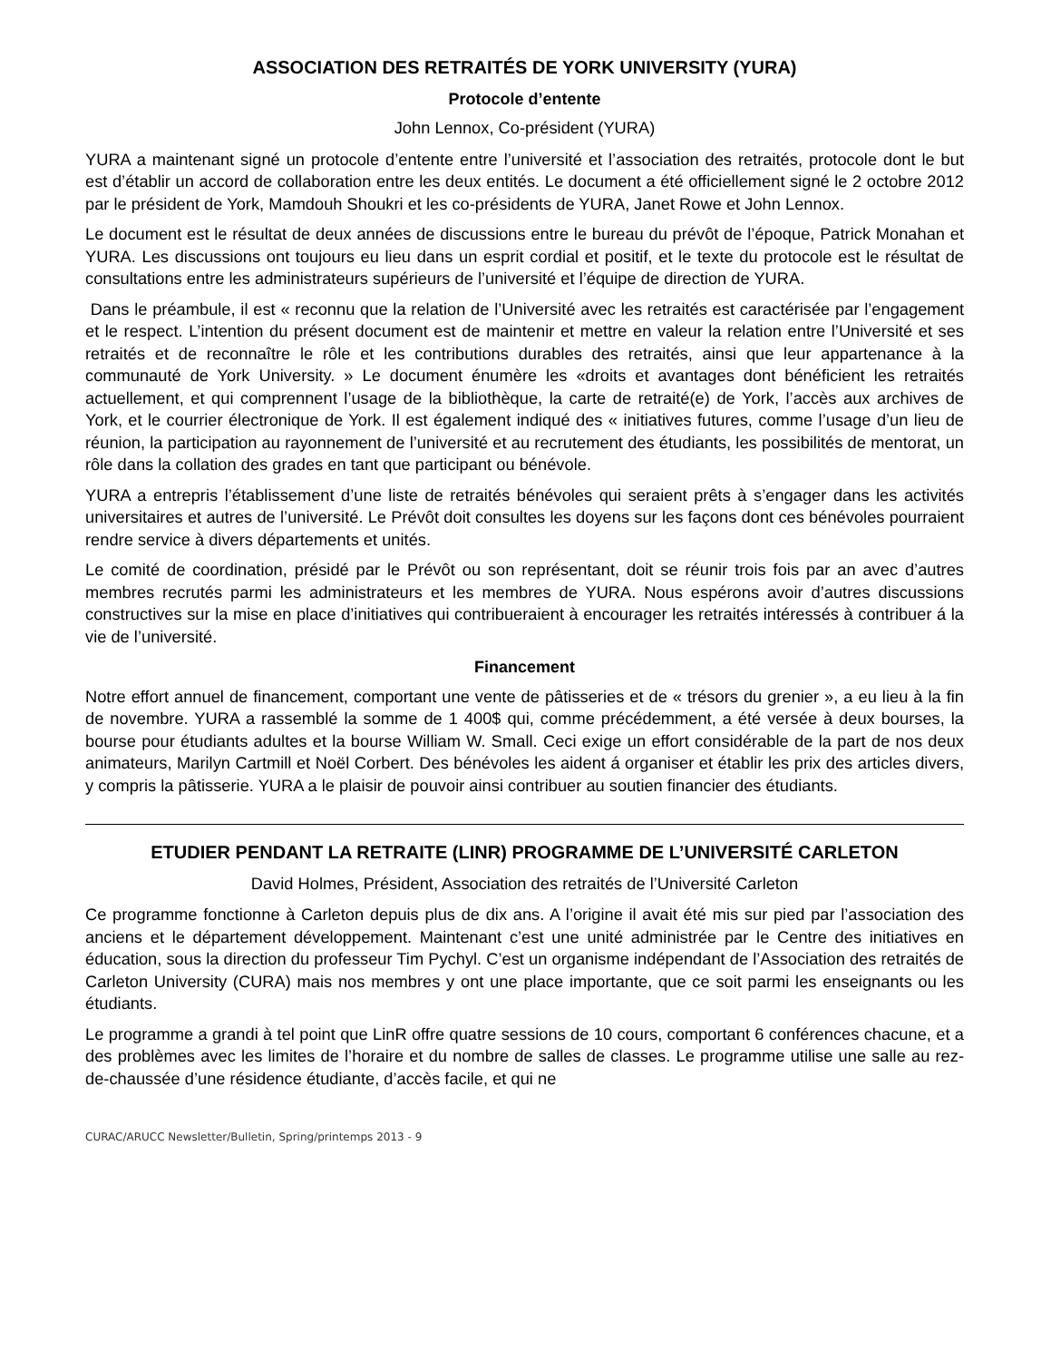ASSOCIATION DES RETRAITÉS DE YORK UNIVERSITY (YURA)
Protocole d’entente
John Lennox, Co-président (YURA)
YURA a maintenant signé un protocole d’entente entre l’université et l’association des retraités, protocole dont le but est d’établir un accord de collaboration entre les deux entités. Le document a été officiellement signé le 2 octobre 2012 par le président de York, Mamdouh Shoukri et les co-présidents de YURA, Janet Rowe et John Lennox.
Le document est le résultat de deux années de discussions entre le bureau du prévôt de l’époque, Patrick Monahan et YURA. Les discussions ont toujours eu lieu dans un esprit cordial et positif, et le texte du protocole est le résultat de consultations entre les administrateurs supérieurs de l’université et l’équipe de direction de YURA.
Dans le préambule, il est « reconnu que la relation de l’Université avec les retraités est caractérisée par l’engagement et le respect. L’intention du présent document est de maintenir et mettre en valeur la relation entre l’Université et ses retraités et de reconnaître le rôle et les contributions durables des retraités, ainsi que leur appartenance à la communauté de York University. » Le document énumère les «droits et avantages dont bénéficient les retraités actuellement, et qui comprennent l’usage de la bibliothèque, la carte de retraité(e) de York, l’accès aux archives de York, et le courrier électronique de York. Il est également indiqué des « initiatives futures, comme l’usage d’un lieu de réunion, la participation au rayonnement de l’université et au recrutement des étudiants, les possibilités de mentorat, un rôle dans la collation des grades en tant que participant ou bénévole.
YURA a entrepris l’établissement d’une liste de retraités bénévoles qui seraient prêts à s’engager dans les activités universitaires et autres de l’université. Le Prévôt doit consultes les doyens sur les façons dont ces bénévoles pourraient rendre service à divers départements et unités.
Le comité de coordination, présidé par le Prévôt ou son représentant, doit se réunir trois fois par an avec d’autres membres recrutés parmi les administrateurs et les membres de YURA. Nous espérons avoir d’autres discussions constructives sur la mise en place d’initiatives qui contribueraient à encourager les retraités intéressés à contribuer á la vie de l’université.
Financement
Notre effort annuel de financement, comportant une vente de pâtisseries et de « trésors du grenier », a eu lieu à la fin de novembre. YURA a rassemblé la somme de 1 400$ qui, comme précédemment, a été versée à deux bourses, la bourse pour étudiants adultes et la bourse William W. Small. Ceci exige un effort considérable de la part de nos deux animateurs, Marilyn Cartmill et Noël Corbert. Des bénévoles les aident á organiser et établir les prix des articles divers, y compris la pâtisserie. YURA a le plaisir de pouvoir ainsi contribuer au soutien financier des étudiants.
ETUDIER PENDANT LA RETRAITE (LINR) PROGRAMME DE L’UNIVERSITÉ CARLETON
David Holmes, Président, Association des retraités de l’Université Carleton
Ce programme fonctionne à Carleton depuis plus de dix ans. A l’origine il avait été mis sur pied par l’association des anciens et le département développement. Maintenant c’est une unité administrée par le Centre des initiatives en éducation, sous la direction du professeur Tim Pychyl. C’est un organisme indépendant de l’Association des retraités de Carleton University (CURA) mais nos membres y ont une place importante, que ce soit parmi les enseignants ou les étudiants.
Le programme a grandi à tel point que LinR offre quatre sessions de 10 cours, comportant 6 conférences chacune, et a des problèmes avec les limites de l’horaire et du nombre de salles de classes. Le programme utilise une salle au rez-de-chaussée d’une résidence étudiante, d’accès facile, et qui ne
CURAC/ARUCC Newsletter/Bulletin, Spring/printemps 2013 - 9